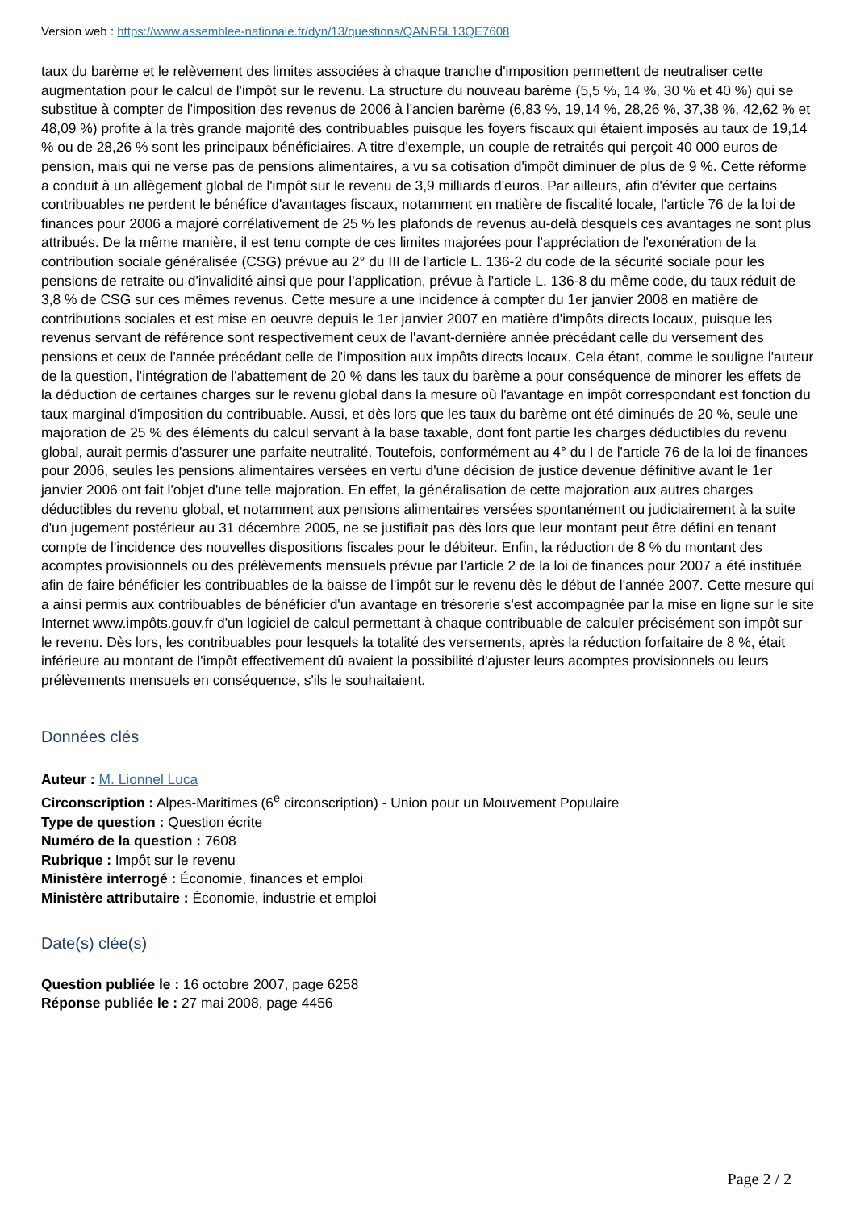Version web : https://www.assemblee-nationale.fr/dyn/13/questions/QANR5L13QE7608
taux du barème et le relèvement des limites associées à chaque tranche d'imposition permettent de neutraliser cette augmentation pour le calcul de l'impôt sur le revenu. La structure du nouveau barème (5,5 %, 14 %, 30 % et 40 %) qui se substitue à compter de l'imposition des revenus de 2006 à l'ancien barème (6,83 %, 19,14 %, 28,26 %, 37,38 %, 42,62 % et 48,09 %) profite à la très grande majorité des contribuables puisque les foyers fiscaux qui étaient imposés au taux de 19,14 % ou de 28,26 % sont les principaux bénéficiaires. A titre d'exemple, un couple de retraités qui perçoit 40 000 euros de pension, mais qui ne verse pas de pensions alimentaires, a vu sa cotisation d'impôt diminuer de plus de 9 %. Cette réforme a conduit à un allègement global de l'impôt sur le revenu de 3,9 milliards d'euros. Par ailleurs, afin d'éviter que certains contribuables ne perdent le bénéfice d'avantages fiscaux, notamment en matière de fiscalité locale, l'article 76 de la loi de finances pour 2006 a majoré corrélativement de 25 % les plafonds de revenus au-delà desquels ces avantages ne sont plus attribués. De la même manière, il est tenu compte de ces limites majorées pour l'appréciation de l'exonération de la contribution sociale généralisée (CSG) prévue au 2° du III de l'article L. 136-2 du code de la sécurité sociale pour les pensions de retraite ou d'invalidité ainsi que pour l'application, prévue à l'article L. 136-8 du même code, du taux réduit de 3,8 % de CSG sur ces mêmes revenus. Cette mesure a une incidence à compter du 1er janvier 2008 en matière de contributions sociales et est mise en oeuvre depuis le 1er janvier 2007 en matière d'impôts directs locaux, puisque les revenus servant de référence sont respectivement ceux de l'avant-dernière année précédant celle du versement des pensions et ceux de l'année précédant celle de l'imposition aux impôts directs locaux. Cela étant, comme le souligne l'auteur de la question, l'intégration de l'abattement de 20 % dans les taux du barème a pour conséquence de minorer les effets de la déduction de certaines charges sur le revenu global dans la mesure où l'avantage en impôt correspondant est fonction du taux marginal d'imposition du contribuable. Aussi, et dès lors que les taux du barème ont été diminués de 20 %, seule une majoration de 25 % des éléments du calcul servant à la base taxable, dont font partie les charges déductibles du revenu global, aurait permis d'assurer une parfaite neutralité. Toutefois, conformément au 4° du I de l'article 76 de la loi de finances pour 2006, seules les pensions alimentaires versées en vertu d'une décision de justice devenue définitive avant le 1er janvier 2006 ont fait l'objet d'une telle majoration. En effet, la généralisation de cette majoration aux autres charges déductibles du revenu global, et notamment aux pensions alimentaires versées spontanément ou judiciairement à la suite d'un jugement postérieur au 31 décembre 2005, ne se justifiait pas dès lors que leur montant peut être défini en tenant compte de l'incidence des nouvelles dispositions fiscales pour le débiteur. Enfin, la réduction de 8 % du montant des acomptes provisionnels ou des prélèvements mensuels prévue par l'article 2 de la loi de finances pour 2007 a été instituée afin de faire bénéficier les contribuables de la baisse de l'impôt sur le revenu dès le début de l'année 2007. Cette mesure qui a ainsi permis aux contribuables de bénéficier d'un avantage en trésorerie s'est accompagnée par la mise en ligne sur le site Internet www.impôts.gouv.fr d'un logiciel de calcul permettant à chaque contribuable de calculer précisément son impôt sur le revenu. Dès lors, les contribuables pour lesquels la totalité des versements, après la réduction forfaitaire de 8 %, était inférieure au montant de l'impôt effectivement dû avaient la possibilité d'ajuster leurs acomptes provisionnels ou leurs prélèvements mensuels en conséquence, s'ils le souhaitaient.
Données clés
Auteur : M. Lionnel Luca
Circonscription : Alpes-Maritimes (6<sup>e</sup> circonscription) - Union pour un Mouvement Populaire
Type de question : Question écrite
Numéro de la question : 7608
Rubrique : Impôt sur le revenu
Ministère interrogé : Économie, finances et emploi
Ministère attributaire : Économie, industrie et emploi
Date(s) clée(s)
Question publiée le : 16 octobre 2007, page 6258
Réponse publiée le : 27 mai 2008, page 4456
Page 2 / 2